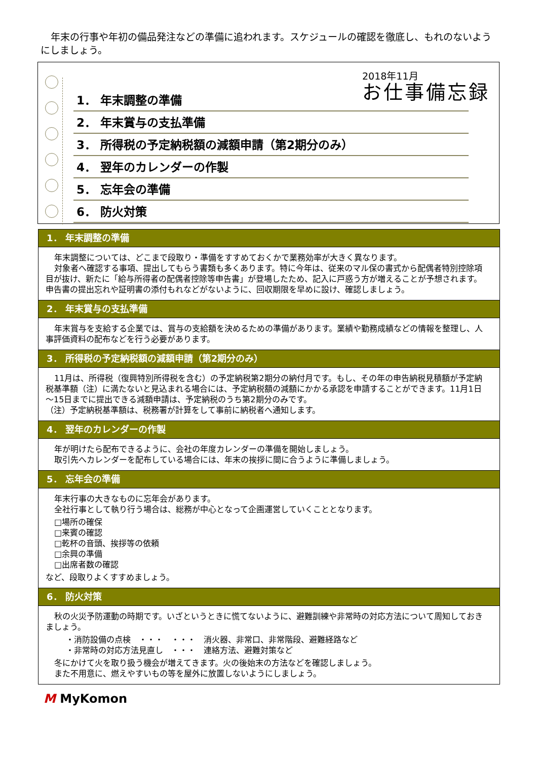年末の行事や年初の備品発注などの準備に追われます。スケジュールの確認を徹底し、もれのないようにしましょう。
2018年11月
お仕事備忘録
1． 年末調整の準備
2． 年末賞与の支払準備
3． 所得税の予定納税額の減額申請（第2期分のみ）
4． 翌年のカレンダーの作製
5． 忘年会の準備
6． 防火対策
1． 年末調整の準備
年末調整については、どこまで段取り・準備をすすめておくかで業務効率が大きく異なります。
対象者へ確認する事項、提出してもらう書類も多くあります。特に今年は、従来のマル保の書式から配偶者特別控除項目が抜け、新たに「給与所得者の配偶者控除等申告書」が登場したため、記入に戸惑う方が増えることが予想されます。申告書の提出忘れや証明書の添付もれなどがないように、回収期限を早めに設け、確認しましょう。
2． 年末賞与の支払準備
年末賞与を支給する企業では、賞与の支給額を決めるための準備があります。業績や勤務成績などの情報を整理し、人事評価資料の配布などを行う必要があります。
3． 所得税の予定納税額の減額申請（第2期分のみ）
11月は、所得税（復興特別所得税を含む）の予定納税第2期分の納付月です。もし、その年の申告納税見積額が予定納税基準額（注）に満たないと見込まれる場合には、予定納税額の減額にかかる承認を申請することができます。11月1日～15日までに提出できる減額申請は、予定納税のうち第2期分のみです。
（注）予定納税基準額は、税務署が計算をして事前に納税者へ通知します。
4． 翌年のカレンダーの作製
年が明けたら配布できるように、会社の年度カレンダーの準備を開始しましょう。
取引先へカレンダーを配布している場合には、年末の挨拶に間に合うように準備しましょう。
5． 忘年会の準備
年末行事の大きなものに忘年会があります。
全社行事として執り行う場合は、総務が中心となって企画運営していくこととなります。
□場所の確保
□来賓の確認
□乾杯の音頭、挨拶等の依頼
□余興の準備
□出席者数の確認
など、段取りよくすすめましょう。
6． 防火対策
秋の火災予防運動の時期です。いざというときに慌てないように、避難訓練や非常時の対応方法について周知しておきましょう。
・消防設備の点検　・・・　・・・　消火器、非常口、非常階段、避難経路など
・非常時の対応方法見直し　・・・　連絡方法、避難対策など
冬にかけて火を取り扱う機会が増えてきます。火の後始末の方法などを確認しましょう。
また不用意に、燃えやすいもの等を屋外に放置しないようにしましょう。
M MyKomon